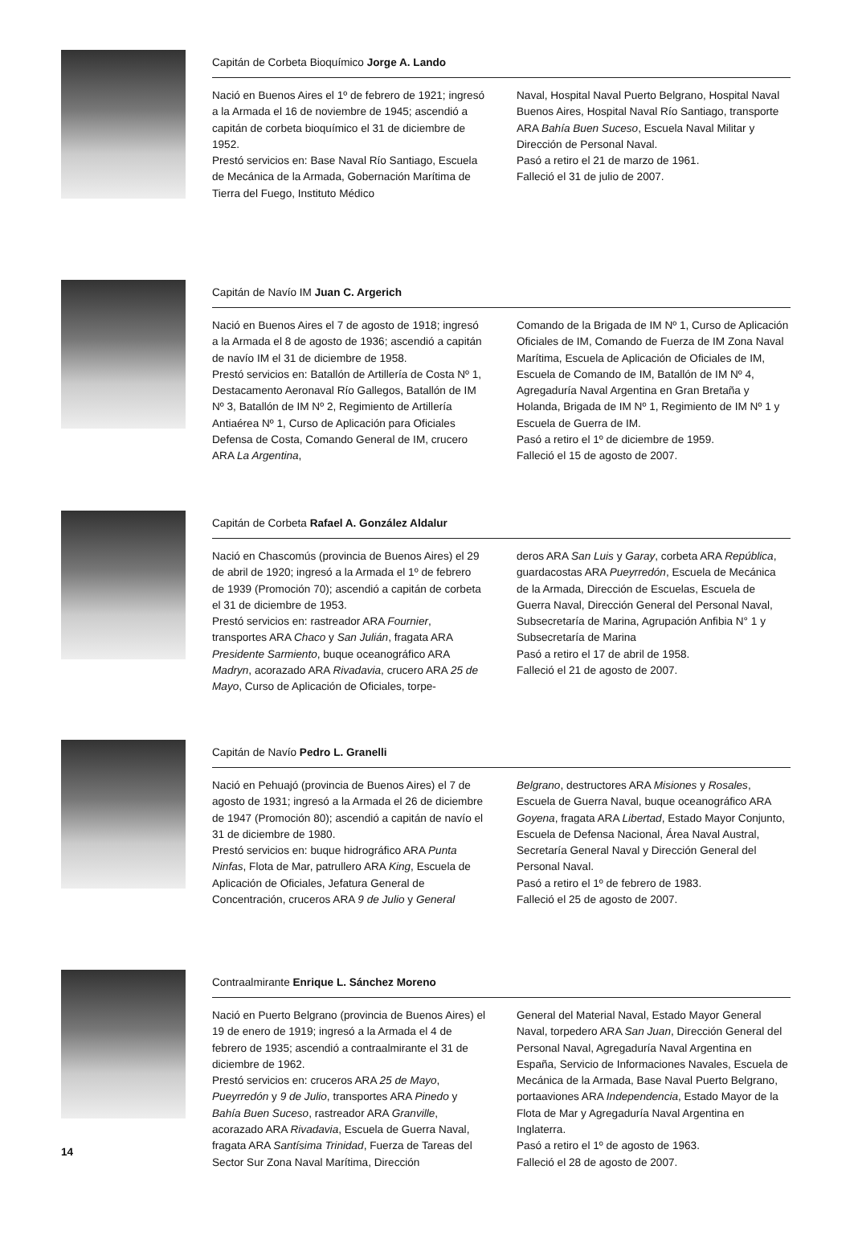Capitán de Corbeta Bioquímico Jorge A. Lando
Nació en Buenos Aires el 1º de febrero de 1921; ingresó a la Armada el 16 de noviembre de 1945; ascendió a capitán de corbeta bioquímico el 31 de diciembre de 1952.
Prestó servicios en: Base Naval Río Santiago, Escuela de Mecánica de la Armada, Gobernación Marítima de Tierra del Fuego, Instituto Médico
Naval, Hospital Naval Puerto Belgrano, Hospital Naval Buenos Aires, Hospital Naval Río Santiago, transporte ARA Bahía Buen Suceso, Escuela Naval Militar y Dirección de Personal Naval.
Pasó a retiro el 21 de marzo de 1961.
Falleció el 31 de julio de 2007.
Capitán de Navío IM Juan C. Argerich
Nació en Buenos Aires el 7 de agosto de 1918; ingresó a la Armada el 8 de agosto de 1936; ascendió a capitán de navío IM el 31 de diciembre de 1958.
Prestó servicios en: Batallón de Artillería de Costa Nº 1, Destacamento Aeronaval Río Gallegos, Batallón de IM Nº 3, Batallón de IM Nº 2, Regimiento de Artillería Antiaérea Nº 1, Curso de Aplicación para Oficiales Defensa de Costa, Comando General de IM, crucero ARA La Argentina,
Comando de la Brigada de IM Nº 1, Curso de Aplicación Oficiales de IM, Comando de Fuerza de IM Zona Naval Marítima, Escuela de Aplicación de Oficiales de IM, Escuela de Comando de IM, Batallón de IM Nº 4, Agregaduría Naval Argentina en Gran Bretaña y Holanda, Brigada de IM Nº 1, Regimiento de IM Nº 1 y Escuela de Guerra de IM.
Pasó a retiro el 1º de diciembre de 1959.
Falleció el 15 de agosto de 2007.
Capitán de Corbeta Rafael A. González Aldalur
Nació en Chascomús (provincia de Buenos Aires) el 29 de abril de 1920; ingresó a la Armada el 1º de febrero de 1939 (Promoción 70); ascendió a capitán de corbeta el 31 de diciembre de 1953.
Prestó servicios en: rastreador ARA Fournier, transportes ARA Chaco y San Julián, fragata ARA Presidente Sarmiento, buque oceanográfico ARA Madryn, acorazado ARA Rivadavia, crucero ARA 25 de Mayo, Curso de Aplicación de Oficiales, torpe-
deros ARA San Luis y Garay, corbeta ARA República, guardacostas ARA Pueyrredón, Escuela de Mecánica de la Armada, Dirección de Escuelas, Escuela de Guerra Naval, Dirección General del Personal Naval, Subsecretaría de Marina, Agrupación Anfibia N° 1 y Subsecretaría de Marina
Pasó a retiro el 17 de abril de 1958.
Falleció el 21 de agosto de 2007.
Capitán de Navío Pedro L. Granelli
Nació en Pehuajó (provincia de Buenos Aires) el 7 de agosto de 1931; ingresó a la Armada el 26 de diciembre de 1947 (Promoción 80); ascendió a capitán de navío el 31 de diciembre de 1980.
Prestó servicios en: buque hidrográfico ARA Punta Ninfas, Flota de Mar, patrullero ARA King, Escuela de Aplicación de Oficiales, Jefatura General de Concentración, cruceros ARA 9 de Julio y General
Belgrano, destructores ARA Misiones y Rosales, Escuela de Guerra Naval, buque oceanográfico ARA Goyena, fragata ARA Libertad, Estado Mayor Conjunto, Escuela de Defensa Nacional, Área Naval Austral, Secretaría General Naval y Dirección General del Personal Naval.
Pasó a retiro el 1º de febrero de 1983.
Falleció el 25 de agosto de 2007.
Contraalmirante Enrique L. Sánchez Moreno
Nació en Puerto Belgrano (provincia de Buenos Aires) el 19 de enero de 1919; ingresó a la Armada el 4 de febrero de 1935; ascendió a contraalmirante el 31 de diciembre de 1962.
Prestó servicios en: cruceros ARA 25 de Mayo, Pueyrredón y 9 de Julio, transportes ARA Pinedo y Bahía Buen Suceso, rastreador ARA Granville, acorazado ARA Rivadavia, Escuela de Guerra Naval, fragata ARA Santísima Trinidad, Fuerza de Tareas del Sector Sur Zona Naval Marítima, Dirección
General del Material Naval, Estado Mayor General Naval, torpedero ARA San Juan, Dirección General del Personal Naval, Agregaduría Naval Argentina en España, Servicio de Informaciones Navales, Escuela de Mecánica de la Armada, Base Naval Puerto Belgrano, portaaviones ARA Independencia, Estado Mayor de la Flota de Mar y Agregaduría Naval Argentina en Inglaterra.
Pasó a retiro el 1º de agosto de 1963.
Falleció el 28 de agosto de 2007.
14